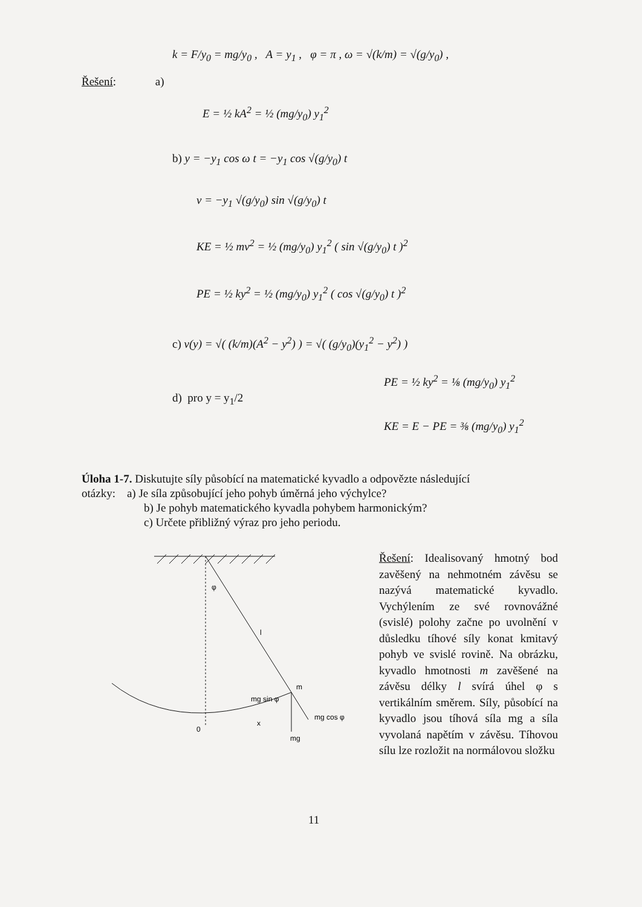Řešení: a)
k = F/y<sub>0</sub> = mg/y<sub>0</sub> , A = y<sub>1</sub> , φ = π , ω = √(k/m) = √(g/y<sub>0</sub>) ,
E = ½ kA<sup>2</sup> = ½ (mg/y<sub>0</sub>) y<sub>1</sub><sup>2</sup>
b) y = −y<sub>1</sub> cos ω t = −y<sub>1</sub> cos √(g/y<sub>0</sub>) t
v = −y<sub>1</sub> √(g/y<sub>0</sub>) sin √(g/y<sub>0</sub>) t
KE = ½ mv<sup>2</sup> = ½ (mg/y<sub>0</sub>) y<sub>1</sub><sup>2</sup> ( sin √(g/y<sub>0</sub>) t )<sup>2</sup>
PE = ½ ky<sup>2</sup> = ½ (mg/y<sub>0</sub>) y<sub>1</sub><sup>2</sup> ( cos √(g/y<sub>0</sub>) t )<sup>2</sup>
c) v(y) = √( (k/m)(A<sup>2</sup> − y<sup>2</sup>) ) = √( (g/y<sub>0</sub>)(y<sub>1</sub><sup>2</sup> − y<sup>2</sup>) )
d) pro y = y<sub>1</sub>/2
PE = ½ ky<sup>2</sup> = ⅛ (mg/y<sub>0</sub>) y<sub>1</sub><sup>2</sup>
KE = E − PE = ⅜ (mg/y<sub>0</sub>) y<sub>1</sub><sup>2</sup>
Úloha 1-7. Diskutujte síly působící na matematické kyvadlo a odpovězte následující
otázky: a) Je síla způsobující jeho pohyb úměrná jeho výchylce?
b) Je pohyb matematického kyvadla pohybem harmonickým?
c) Určete přibližný výraz pro jeho periodu.
φ
l
m
mg sin φ
mg cos φ
0
x
mg
Řešení: Idealisovaný hmotný bod zavěšený na nehmotném závěsu se nazývá matematické kyvadlo. Vychýlením ze své rovnovážné (svislé) polohy začne po uvolnění v důsledku tíhové síly konat kmitavý pohyb ve svislé rovině. Na obrázku, kyvadlo hmotnosti m zavěšené na závěsu délky l svírá úhel φ s vertikálním směrem. Síly, působící na kyvadlo jsou tíhová síla mg a síla vyvolaná napětím v závěsu. Tíhovou sílu lze rozložit na normálovou složku
11